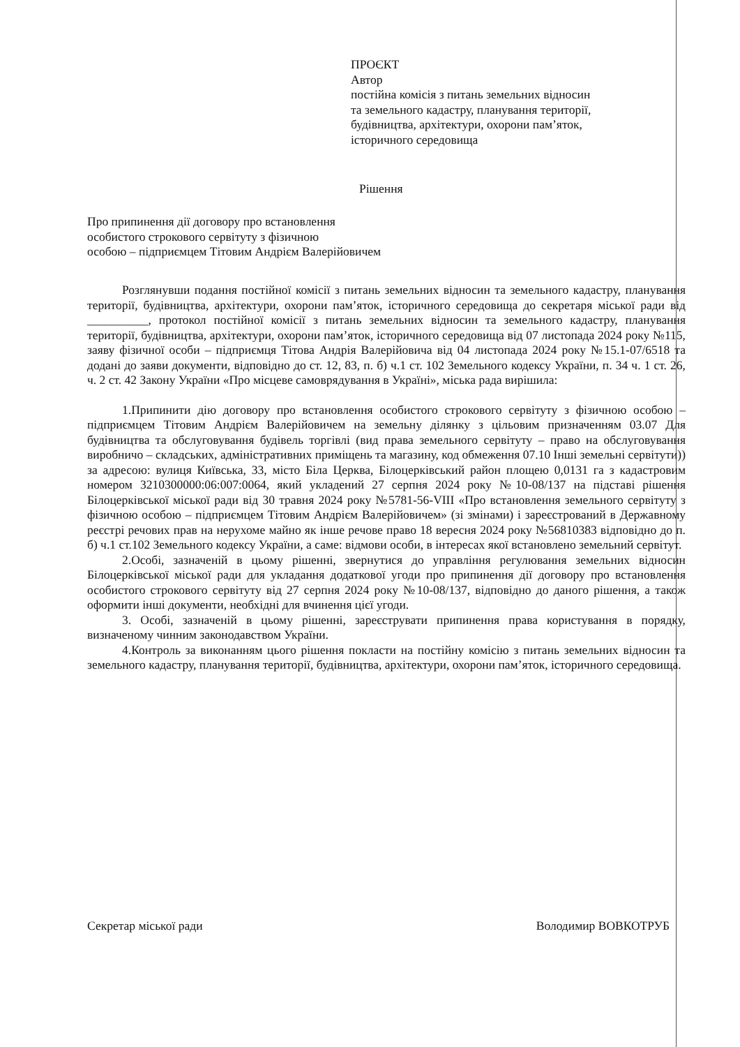ПРОЄКТ
Автор
постійна комісія з питань земельних відносин
та земельного кадастру, планування території,
будівництва, архітектури, охорони пам’яток,
історичного середовища
Рішення
Про припинення дії договору про встановлення
особистого строкового сервітуту з фізичною
особою – підприємцем Тітовим Андрієм Валерійовичем
Розглянувши подання постійної комісії з питань земельних відносин та земельного кадастру, планування території, будівництва, архітектури, охорони пам’яток, історичного середовища до секретаря міської ради від __________, протокол постійної комісії з питань земельних відносин та земельного кадастру, планування території, будівництва, архітектури, охорони пам’яток, історичного середовища від 07 листопада 2024 року №115, заяву фізичної особи – підприємця Тітова Андрія Валерійовича від 04 листопада 2024 року №15.1-07/6518 та додані до заяви документи, відповідно до ст. 12, 83, п. б) ч.1 ст. 102 Земельного кодексу України, п. 34 ч. 1 ст. 26, ч. 2 ст. 42 Закону України «Про місцеве самоврядування в Україні», міська рада вирішила:
1.Припинити дію договору про встановлення особистого строкового сервітуту з фізичною особою – підприємцем Тітовим Андрієм Валерійовичем на земельну ділянку з цільовим призначенням 03.07 Для будівництва та обслуговування будівель торгівлі (вид права земельного сервітуту – право на обслуговування виробничо – складських, адміністративних приміщень та магазину, код обмеження 07.10 Інші земельні сервітути)) за адресою: вулиця Київська, 33, місто Біла Церква, Білоцерківський район площею 0,0131 га з кадастровим номером 3210300000:06:007:0064, який укладений 27 серпня 2024 року №10-08/137 на підставі рішення Білоцерківської міської ради від 30 травня 2024 року №5781-56-VIII «Про встановлення земельного сервітуту з фізичною особою – підприємцем Тітовим Андрієм Валерійовичем» (зі змінами) і зареєстрований в Державному реєстрі речових прав на нерухоме майно як інше речове право 18 вересня 2024 року №56810383 відповідно до п. б) ч.1 ст.102 Земельного кодексу України, а саме: відмови особи, в інтересах якої встановлено земельний сервітут.
2.Особі, зазначеній в цьому рішенні, звернутися до управління регулювання земельних відносин Білоцерківської міської ради для укладання додаткової угоди про припинення дії договору про встановлення особистого строкового сервітуту від 27 серпня 2024 року №10-08/137, відповідно до даного рішення, а також оформити інші документи, необхідні для вчинення цієї угоди.
3. Особі, зазначеній в цьому рішенні, зареєструвати припинення права користування в порядку, визначеному чинним законодавством України.
4.Контроль за виконанням цього рішення покласти на постійну комісію з питань земельних відносин та земельного кадастру, планування території, будівництва, архітектури, охорони пам’яток, історичного середовища.
Секретар міської ради Володимир ВОВКОТРУБ